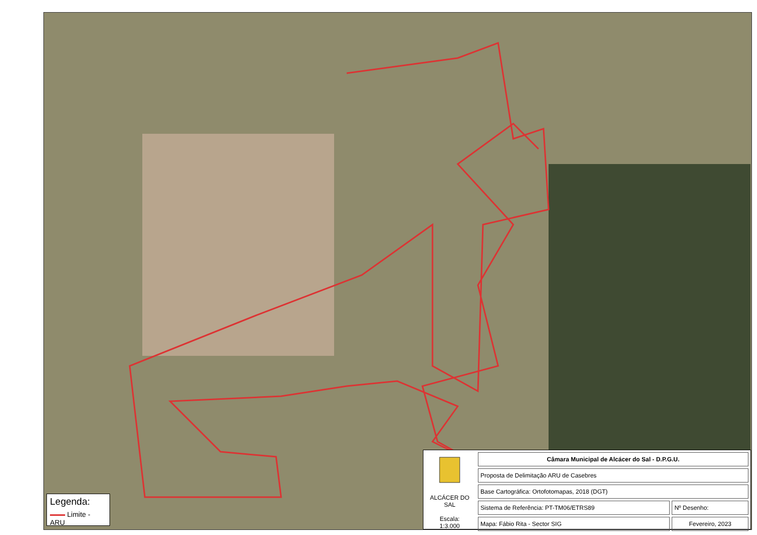Legenda:
Limite - ARU
ALCÁCER DO SAL
Escala:
1:3.000
| Câmara Municipal de Alcácer do Sal - D.P.G.U. | |
| Proposta de Delimitação ARU de Casebres | |
| Base Cartográfica: Ortofotomapas, 2018 (DGT) | |
| Sistema de Referência: PT-TM06/ETRS89 | Nº Desenho: |
| Mapa: Fábio Rita - Sector SIG | Fevereiro, 2023 |